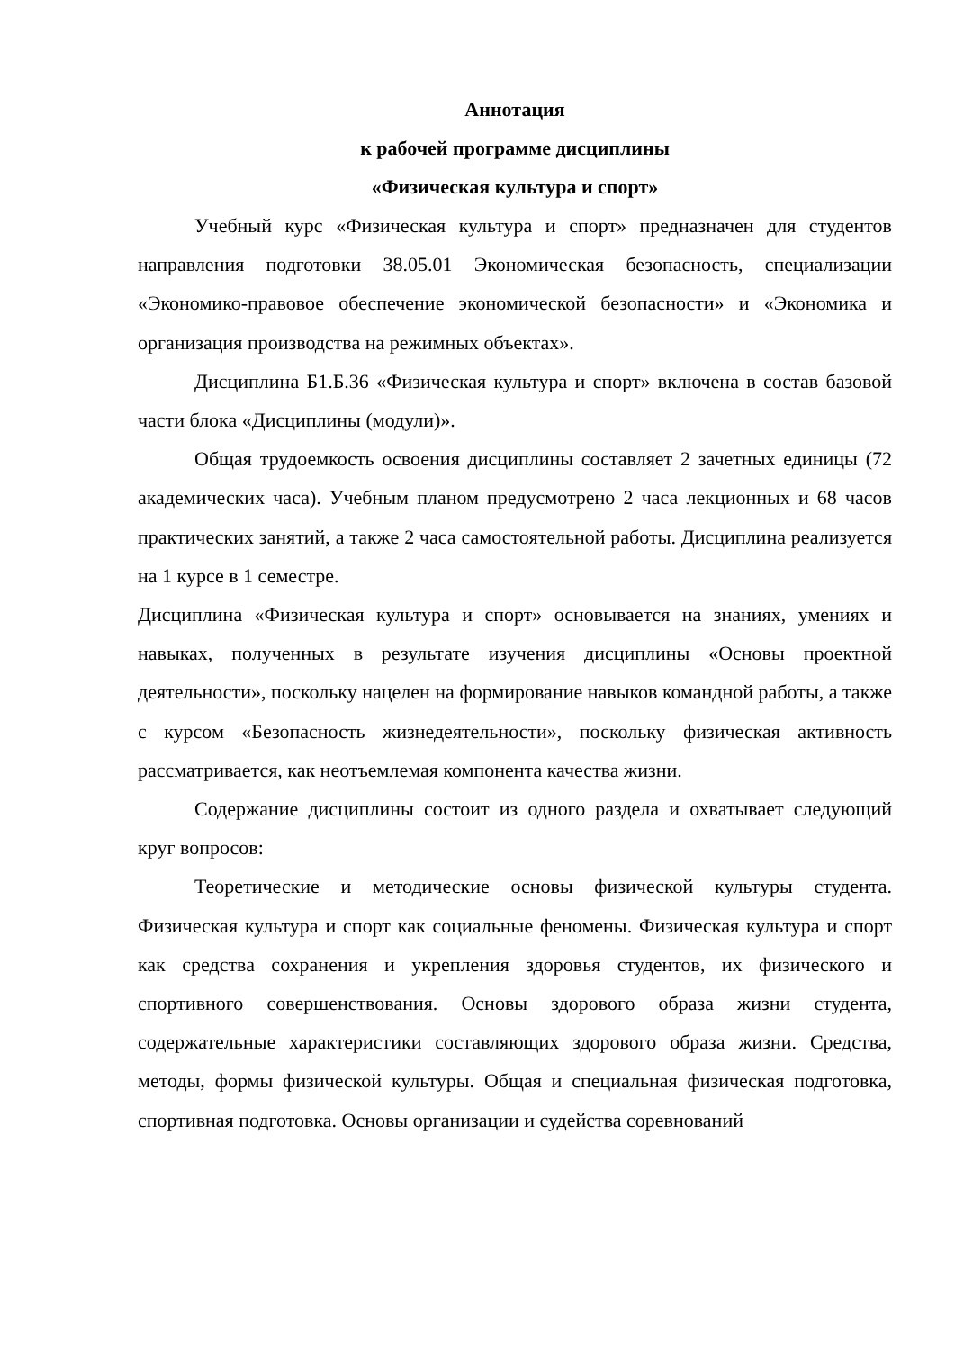Аннотация
к рабочей программе дисциплины
«Физическая культура и спорт»
Учебный курс «Физическая культура и спорт» предназначен для студентов направления подготовки 38.05.01 Экономическая безопасность, специализации «Экономико-правовое обеспечение экономической безопасности» и «Экономика и организация производства на режимных объектах».
Дисциплина Б1.Б.36 «Физическая культура и спорт» включена в состав базовой части блока «Дисциплины (модули)».
Общая трудоемкость освоения дисциплины составляет 2 зачетных единицы (72 академических часа). Учебным планом предусмотрено 2 часа лекционных и 68 часов практических занятий, а также 2 часа самостоятельной работы. Дисциплина реализуется на 1 курсе в 1 семестре.
Дисциплина «Физическая культура и спорт» основывается на знаниях, умениях и навыках, полученных в результате изучения дисциплины «Основы проектной деятельности», поскольку нацелен на формирование навыков командной работы, а также с курсом «Безопасность жизнедеятельности», поскольку физическая активность рассматривается, как неотъемлемая компонента качества жизни.
Содержание дисциплины состоит из одного раздела и охватывает следующий круг вопросов:
Теоретические и методические основы физической культуры студента. Физическая культура и спорт как социальные феномены. Физическая культура и спорт как средства сохранения и укрепления здоровья студентов, их физического и спортивного совершенствования. Основы здорового образа жизни студента, содержательные характеристики составляющих здорового образа жизни. Средства, методы, формы физической культуры. Общая и специальная физическая подготовка, спортивная подготовка. Основы организации и судейства соревнований